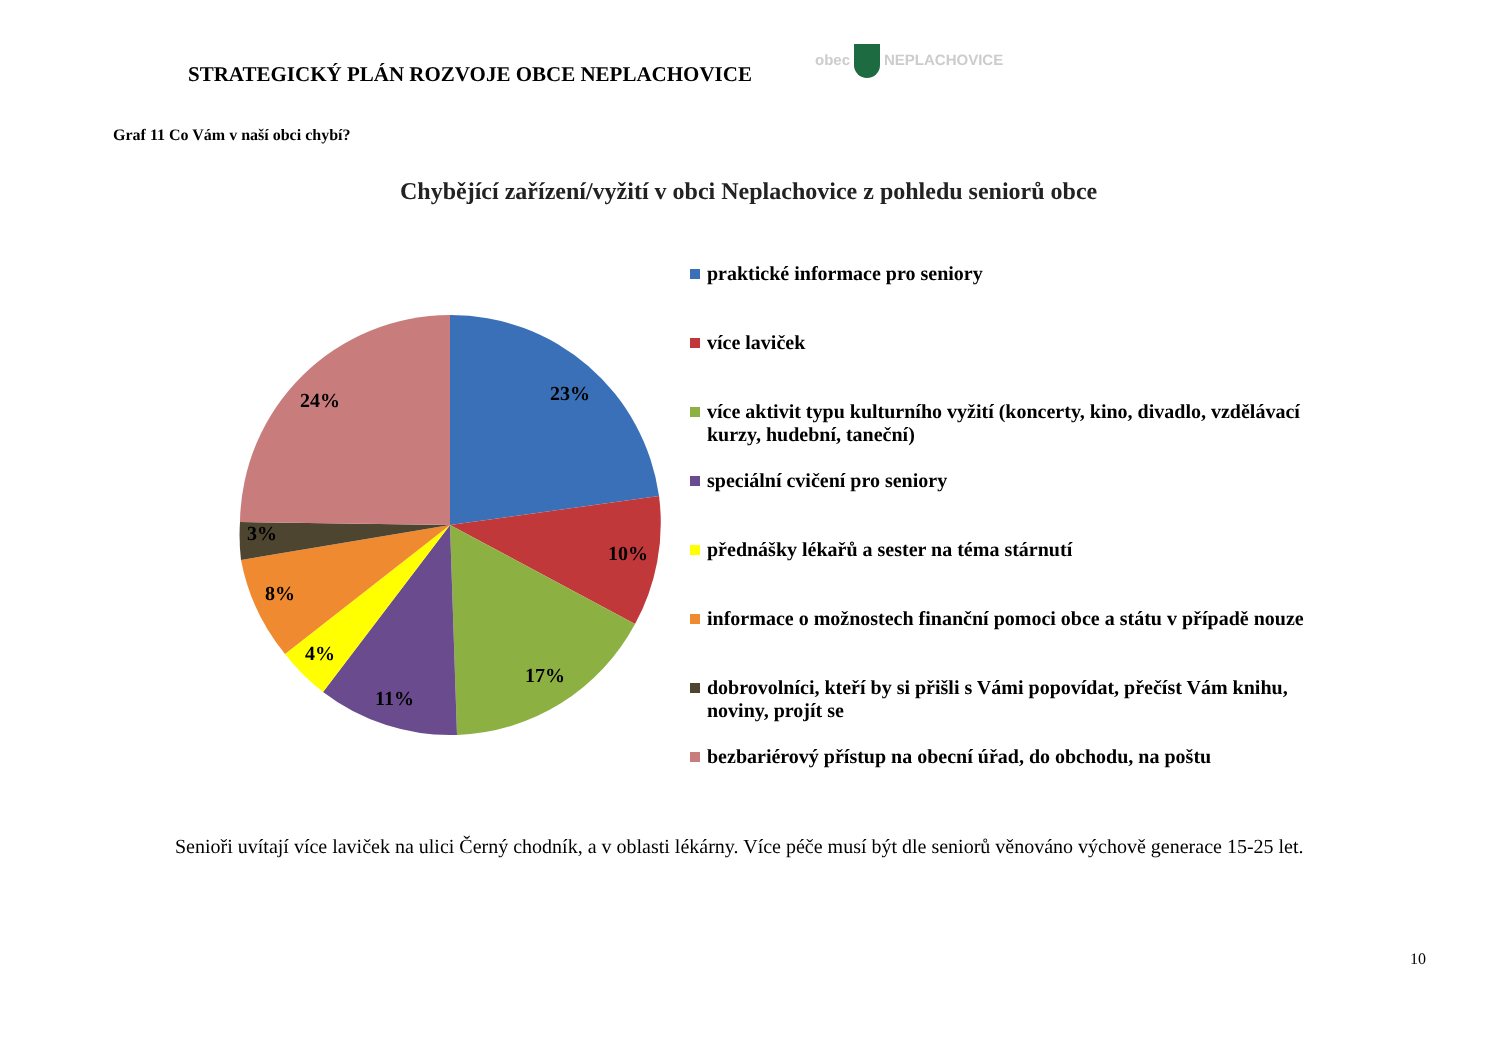STRATEGICKÝ PLÁN ROZVOJE OBCE NEPLACHOVICE
obec NEPLACHOVICE
Graf 11 Co Vám v naší obci chybí?
Chybějící zařízení/vyžití v obci Neplachovice z pohledu seniorů obce
23%
10%
17%
11%
4%
8%
3%
24%
praktické informace pro seniory
více laviček
více aktivit typu kulturního vyžití (koncerty, kino, divadlo, vzdělávací kurzy, hudební, taneční)
speciální cvičení pro seniory
přednášky lékařů a sester na téma stárnutí
informace o možnostech finanční pomoci obce a státu v případě nouze
dobrovolníci, kteří by si přišli s Vámi popovídat, přečíst Vám knihu, noviny, projít se
bezbariérový přístup na obecní úřad, do obchodu, na poštu
Senioři uvítají více laviček na ulici Černý chodník, a v oblasti lékárny. Více péče musí být dle seniorů věnováno výchově generace 15-25 let.
10